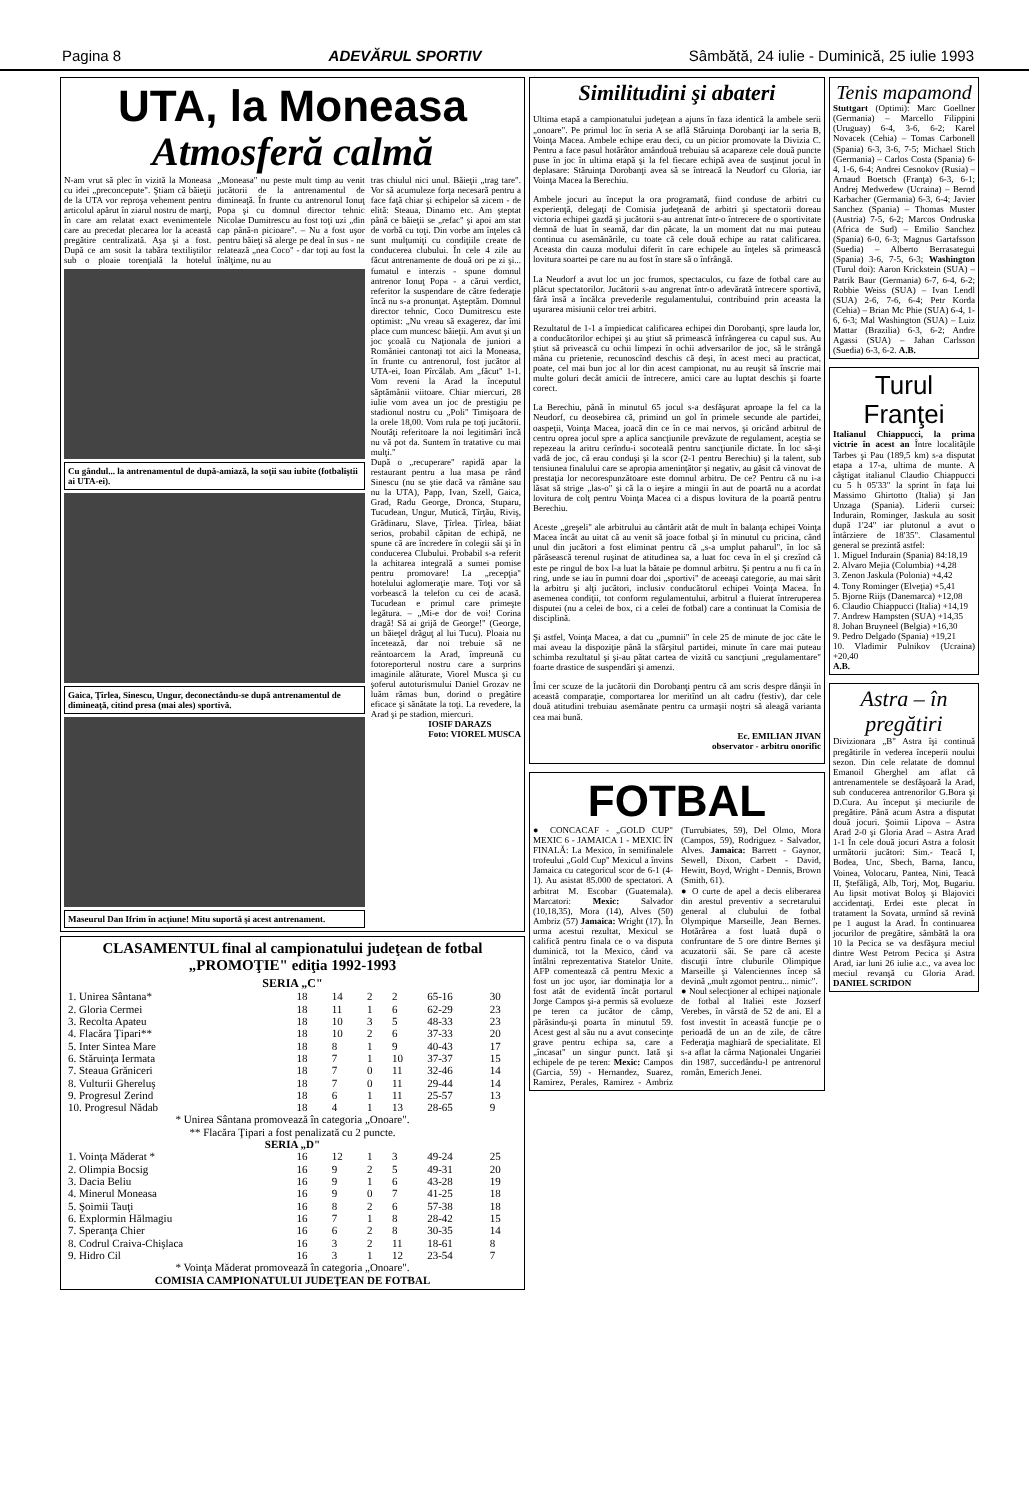Pagina 8 ADEVĂRUL SPORTIV Sâmbătă, 24 iulie - Duminică, 25 iulie 1993
UTA, la Moneasa
Atmosferă calmă
N-am vrut să plec în vizită la Moneasa cu idei „preconcepute". Ştiam că băieţii de la UTA vor reproşa vehement pentru articolul apărut în ziarul nostru de marţi, în care am relatat exact evenimentele care au precedat plecarea lor la această pregătire centralizată. Aşa şi a fost. După ce am sosit la tabăra textiliştilor sub o ploaie torenţială la hotelul „Moneasa" nu peste mult timp au venit jucătorii de la antrenamentul de dimineaţă. În frunte cu antrenorul Ionuţ Popa şi cu domnul director tehnic Nicolae Dumitrescu au fost toţi uzi „din cap până-n picioare". – Nu a fost uşor pentru băieţi să alerge pe deal în sus - ne relatează „nea Coco" - dar toţi au fost la înălţime, nu au
Cu gândul... la antrenamentul de după-amiază, la soţii sau iubite (fotbaliştii ai UTA-ei).
Gaica, Ţîrlea, Sinescu, Ungur, deconectându-se după antrenamentul de dimineaţă, citind presa (mai ales) sportivă.
Maseurul Dan Ifrim în acţiune! Mitu suportă şi acest antrenament.
tras chiulul nici unul. Băieţii „trag tare". Vor să acumuleze forţa necesară pentru a face faţă chiar şi echipelor să zicem - de elită: Steaua, Dinamo etc. Am şteptat până ce băieţii se „refac" şi apoi am stat de vorbă cu toţi. Din vorbe am înţeles că sunt mulţumiţi cu condiţiile create de conducerea clubului. În cele 4 zile au făcut antrenamente de două ori pe zi şi... fumatul e interzis - spune domnul antrenor Ionuţ Popa - a cărui verdict, referitor la suspendare de către federaţie încă nu s-a pronunţat. Aşteptăm. Domnul director tehnic, Coco Dumitrescu este optimist: „Nu vreau să exagerez, dar îmi place cum muncesc băieţii. Am avut şi un joc şcoală cu Naţionala de juniori a României cantonaţi tot aici la Moneasa, în frunte cu antrenorul, fost jucător al UTA-ei, Ioan Pîrcălab. Am „făcut" 1-1. Vom reveni la Arad la începutul săptămânii viitoare. Chiar miercuri, 28 iulie vom avea un joc de prestigiu pe stadionul nostru cu „Poli" Timişoara de la orele 18,00. Vom rula pe toţi jucătorii. Noutăţi referitoare la noi legitimări încă nu vă pot da. Suntem în tratative cu mai mulţi."
După o „recuperare" rapidă apar la restaurant pentru a lua masa pe rând Sinescu (nu se ştie dacă va rămâne sau nu la UTA), Papp, Ivan, Szell, Gaica, Grad, Radu George, Dronca, Stuparu, Tucudean, Ungur, Mutică, Tîrţău, Riviş, Grădinaru, Slave, Ţîrlea. Ţîrlea, băiat serios, probabil căpitan de echipă, ne spune că are încredere în colegii săi şi în conducerea Clubului. Probabil s-a referit la achitarea integrală a sumei pomise pentru promovare! La „recepţia" hotelului aglomeraţie mare. Toţi vor să vorbească la telefon cu cei de acasă. Tucudean e primul care primeşte legătura. – „Mi-e dor de voi! Corina dragă! Să ai grijă de George!" (George, un băieţel drăguţ al lui Tucu). Ploaia nu încetează, dar noi trebuie să ne reântoarcem la Arad, împreună cu fotoreporterul nostru care a surprins imaginile alăturate, Viorel Musca şi cu şoferul autoturismului Daniel Grozav ne luăm rămas bun, dorind o pregătire eficace şi sănătate la toţi. La revedere, la Arad şi pe stadion, miercuri.
IOSIF DARAZS
Foto: VIOREL MUSCA
CLASAMENTUL final al campionatului judeţean de fotbal
„PROMOŢIE" ediţia 1992-1993
SERIA „C"
| 1. Unirea Sântana* | 18 | 14 | 2 | 2 | 65-16 | 30 |
| 2. Gloria Cermei | 18 | 11 | 1 | 6 | 62-29 | 23 |
| 3. Recolta Apateu | 18 | 10 | 3 | 5 | 48-33 | 23 |
| 4. Flacăra Ţipari** | 18 | 10 | 2 | 6 | 37-33 | 20 |
| 5. Inter Sintea Mare | 18 | 8 | 1 | 9 | 40-43 | 17 |
| 6. Stăruinţa Iermata | 18 | 7 | 1 | 10 | 37-37 | 15 |
| 7. Steaua Grăniceri | 18 | 7 | 0 | 11 | 32-46 | 14 |
| 8. Vulturii Ghereluş | 18 | 7 | 0 | 11 | 29-44 | 14 |
| 9. Progresul Zerind | 18 | 6 | 1 | 11 | 25-57 | 13 |
| 10. Progresul Nădab | 18 | 4 | 1 | 13 | 28-65 | 9 |
| * Unirea Sântana promovează în categoria „Onoare". ** Flacăra Ţipari a fost penalizată cu 2 puncte. SERIA „D" | | | | | | |
| 1. Voinţa Măderat * | 16 | 12 | 1 | 3 | 49-24 | 25 |
| 2. Olimpia Bocsig | 16 | 9 | 2 | 5 | 49-31 | 20 |
| 3. Dacia Beliu | 16 | 9 | 1 | 6 | 43-28 | 19 |
| 4. Minerul Moneasa | 16 | 9 | 0 | 7 | 41-25 | 18 |
| 5. Şoimii Tauţi | 16 | 8 | 2 | 6 | 57-38 | 18 |
| 6. Explormin Hălmagiu | 16 | 7 | 1 | 8 | 28-42 | 15 |
| 7. Speranţa Chier | 16 | 6 | 2 | 8 | 30-35 | 14 |
| 8. Codrul Craiva-Chişlaca | 16 | 3 | 2 | 11 | 18-61 | 8 |
| 9. Hidro Cil | 16 | 3 | 1 | 12 | 23-54 | 7 |
| * Voinţa Măderat promovează în categoria „Onoare". COMISIA CAMPIONATULUI JUDEŢEAN DE FOTBAL | | | | | | |
Similitudini şi abateri
Ultima etapă a campionatului judeţean a ajuns în faza identică la ambele serii „onoare". Pe primul loc în seria A se află Stăruinţa Dorobanţi iar la seria B, Voinţa Macea. Ambele echipe erau deci, cu un picior promovate la Divizia C. Pentru a face pasul hotărâtor amândouă trebuiau să acapareze cele două puncte puse în joc în ultima etapă şi la fel fiecare echipă avea de susţinut jocul în deplasare: Stăruinţa Dorobanţi avea să se întreacă la Neudorf cu Gloria, iar Voinţa Macea la Berechiu.
Ambele jocuri au început la ora programată, fiind conduse de arbitri cu experienţă, delegaţi de Comisia judeţeană de arbitri şi spectatorii doreau victoria echipei gazdă şi jucătorii s-au antrenat într-o întrecere de o sportivitate demnă de luat în seamă, dar din păcate, la un moment dat nu mai puteau continua cu asemănările, cu toate că cele două echipe au ratat calificarea. Aceasta din cauza modului diferit în care echipele au înţeles să primească lovitura soartei pe care nu au fost în stare să o înfrângă.
La Neudorf a avut loc un joc frumos, spectaculos, cu faze de fotbal care au plăcut spectatorilor. Jucătorii s-au angrenat într-o adevărată întrecere sportivă, fără însă a încălca prevederile regulamentului, contribuind prin aceasta la uşurarea misiunii celor trei arbitri.
Rezultatul de 1-1 a împiedicat calificarea echipei din Dorobanţi, spre lauda lor, a conducătorilor echipei şi au ştiut să primească înfrângerea cu capul sus. Au ştiut să privească cu ochii limpezi în ochii adversarilor de joc, să le strângă mâna cu prietenie, recunoscînd deschis că deşi, în acest meci au practicat, poate, cel mai bun joc al lor din acest campionat, nu au reuşit să înscrie mai multe goluri decât amicii de întrecere, amici care au luptat deschis şi foarte corect.
La Berechiu, până în minutul 65 jocul s-a desfăşurat aproape la fel ca la Neudorf, cu deosebirea că, primind un gol în primele secunde ale partidei, oaspeţii, Voinţa Macea, joacă din ce în ce mai nervos, şi oricând arbitrul de centru oprea jocul spre a aplica sancţiunile prevăzute de regulament, aceştia se repezeau la aritru cerîndu-i socoteală pentru sancţiunile dictate. În loc să-şi vadă de joc, că erau conduşi şi la scor (2-1 pentru Berechiu) şi la talent, sub tensiunea finalului care se apropia ameninţător şi negativ, au găsit că vinovat de prestaţia lor necorespunzătoare este domnul arbitru. De ce? Pentru că nu i-a lăsat să strige „las-o" şi că la o ieşire a mingii în aut de poartă nu a acordat lovitura de colţ pentru Voinţa Macea ci a dispus lovitura de la poartă pentru Berechiu.
Aceste „greşeli" ale arbitrului au cântărit atât de mult în balanţa echipei Voinţa Macea încât au uitat că au venit să joace fotbal şi în minutul cu pricina, când unul din jucători a fost eliminat pentru că „s-a umplut paharul", în loc să părăsească terenul ruşinat de atitudinea sa, a luat foc ceva în el şi crezînd că este pe ringul de box l-a luat la bătaie pe domnul arbitru. Şi pentru a nu fi ca în ring, unde se iau în pumni doar doi „sportivi" de aceeaşi categorie, au mai sărit la arbitru şi alţi jucători, inclusiv conducătorul echipei Voinţa Macea. În asemenea condiţii, tot conform regulamentului, arbitrul a fluierat întreruperea disputei (nu a celei de box, ci a celei de fotbal) care a continuat la Comisia de disciplină.
Şi astfel, Voinţa Macea, a dat cu „pumnii" în cele 25 de minute de joc câte le mai aveau la dispoziţie până la sfârşitul partidei, minute în care mai puteau schimba rezultatul şi şi-au pătat cartea de vizită cu sancţiuni „regulamentare" foarte drastice de suspendări şi amenzi.
Îmi cer scuze de la jucătorii din Dorobanţi pentru că am scris despre dânşii în această comparaţie, comportarea lor meritînd un alt cadru (festiv), dar cele două atitudini trebuiau asemănate pentru ca urmaşii noştri să aleagă varianta cea mai bună.
Ec. EMILIAN JIVAN
observator - arbitru onorific
FOTBAL
● CONCACAF - „GOLD CUP" MEXIC 6 - JAMAICA 1 - MEXIC ÎN FINALĂ: La Mexico, în semifinalele trofeului „Gold Cup" Mexicul a învins Jamaica cu categoricul scor de 6-1 (4-1). Au asistat 85.000 de spectatori. A arbitrat M. Escobar (Guatemala). Marcatori: Mexic: Salvador (10,18,35), Mora (14), Alves (50) Ambriz (57) Jamaica: Wright (17). În urma acestui rezultat, Mexicul se califică pentru finala ce o va disputa duminică, tot la Mexico, când va întâlni reprezentativa Statelor Unite. AFP comentează că pentru Mexic a fost un joc uşor, iar dominaţia lor a fost atât de evidentă încât portarul Jorge Campos şi-a permis să evolueze pe teren ca jucător de câmp, părăsindu-şi poarta în minutul 59. Acest gest al său nu a avut consecinţe grave pentru echipa sa, care a „încasat" un singur punct. Iată şi echipele de pe teren: Mexic: Campos (Garcia, 59) - Hernandez, Suarez, Ramirez, Perales, Ramirez - Ambriz (Turrubiates, 59), Del Olmo, Mora (Campos, 59), Rodriguez - Salvador, Alves. Jamaica: Barrett - Gaynor, Sewell, Dixon, Carbett - David, Hewitt, Boyd, Wright - Dennis, Brown (Smith, 61).
● O curte de apel a decis eliberarea din arestul preventiv a secretarului general al clubului de fotbal Olympique Marseille, Jean Bernes. Hotărârea a fost luată după o confruntare de 5 ore dintre Bernes şi acuzatorii săi. Se pare că aceste discuţii între cluburile Olimpique Marseille şi Valenciennes încep să devină „mult zgomot pentru... nimic".
● Noul selecţioner al echipei naţionale de fotbal al Italiei este Jozserf Verebes, în vârstă de 52 de ani. El a fost investit în această funcţie pe o perioadă de un an de zile, de către Federaţia maghiară de specialitate. El s-a aflat la cârma Naţionalei Ungariei din 1987, succedându-l pe antrenorul român, Emerich Jenei.
Tenis mapamond
Stuttgart (Optimi): Marc Goellner (Germania) – Marcello Filippini (Uruguay) 6-4, 3-6, 6-2; Karel Novacek (Cehia) – Tomas Carbonell (Spania) 6-3, 3-6, 7-5; Michael Stich (Germania) – Carlos Costa (Spania) 6-4, 1-6, 6-4; Andrei Cesnokov (Rusia) – Arnaud Boetsch (Franţa) 6-3, 6-1; Andrej Medwedew (Ucraina) – Bernd Karbacher (Germania) 6-3, 6-4; Javier Sanchez (Spania) – Thomas Muster (Austria) 7-5, 6-2; Marcos Ondruska (Africa de Sud) – Emilio Sanchez (Spania) 6-0, 6-3; Magnus Gartafsson (Suedia) – Alberto Berrasategui (Spania) 3-6, 7-5, 6-3; Washington (Turul doi): Aaron Krickstein (SUA) – Patrik Baur (Germania) 6-7, 6-4, 6-2; Robbie Weiss (SUA) – Ivan Lendl (SUA) 2-6, 7-6, 6-4; Petr Korda (Cehia) – Brian Mc Phie (SUA) 6-4, 1-6, 6-3; Mal Washington (SUA) – Luiz Mattar (Brazilia) 6-3, 6-2; Andre Agassi (SUA) – Jahan Carlsson (Suedia) 6-3, 6-2. A.B.
Turul Franţei
Italianul Chiappucci, la prima victrie în acest an Între localităţile Tarbes şi Pau (189,5 km) s-a disputat etapa a 17-a, ultima de munte. A câştigat italianul Claudio Chiappucci cu 5 h 05'33" la sprint în faţa lui Massimo Ghirtotto (Italia) şi Jan Unzaga (Spania). Liderii cursei: Indurain, Rominger, Jaskula au sosit după 1'24" iar plutonul a avut o întârziere de 18'35". Clasamentul general se prezintă astfel:
1. Miguel Indurain (Spania) 84:18,19
2. Alvaro Mejia (Columbia) +4,28
3. Zenon Jaskula (Polonia) +4,42
4. Tony Rominger (Elveţia) +5,41
5. Bjorne Riijs (Danemarca) +12,08
6. Claudio Chiappucci (Italia) +14,19
7. Andrew Hampsten (SUA) +14,35
8. Johan Bruyneel (Belgia) +16,30
9. Pedro Delgado (Spania) +19,21
10. Vladimir Pulnikov (Ucraina) +20,40
A.B.
Astra – în pregătiri
Divizionara „B" Astra îşi continuă pregătirile în vederea începerii noului sezon. Din cele relatate de domnul Emanoil Gherghel am aflat că antrenamentele se desfăşoară la Arad, sub conducerea antrenorilor G.Bora şi D.Cura. Au început şi meciurile de pregătire. Până acum Astra a disputat două jocuri. Şoimii Lipova – Astra Arad 2-0 şi Gloria Arad – Astra Arad 1-1 În cele două jocuri Astra a folosit următorii jucători: Sim.- Teacă I, Bodea, Unc, Sbech, Barna, Iancu, Voinea, Volocaru, Pantea, Nini, Teacă II, Ştefăligă, Alb, Torj, Moţ, Bugariu. Au lipsit motivat Boloş şi Blajovici accidentaţi. Erdei este plecat în tratament la Sovata, urmînd să revină pe 1 august la Arad. În continuarea jocurilor de pregătire, sâmbătă la ora 10 la Pecica se va desfăşura meciul dintre West Petrom Pecica şi Astra Arad, iar luni 26 iulie a.c., va avea loc meciul revanşă cu Gloria Arad. DANIEL SCRIDON